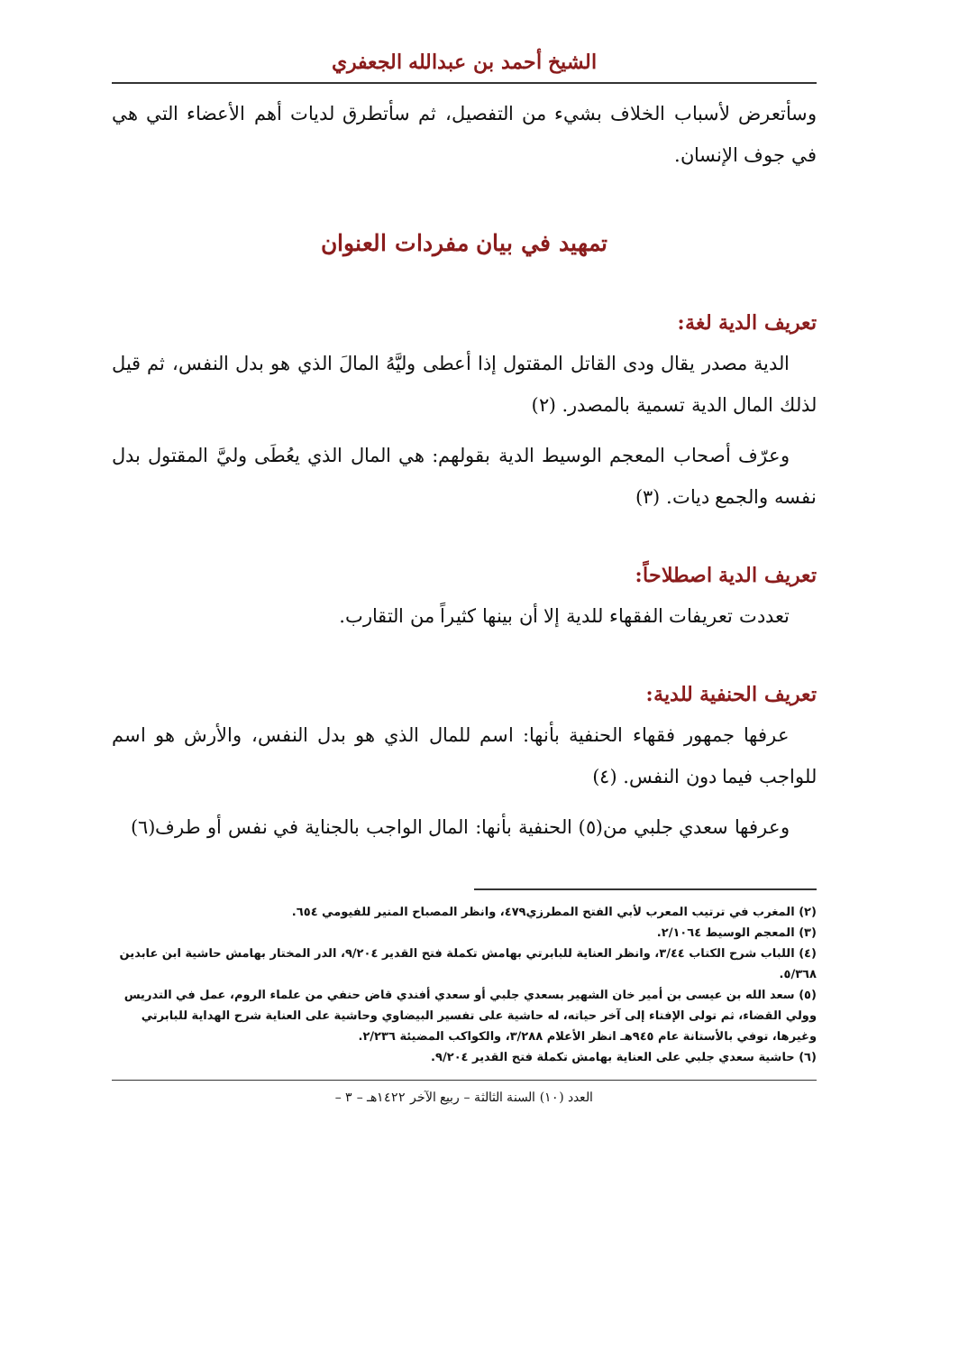الشيخ أحمد بن عبدالله الجعفري
وسأتعرض لأسباب الخلاف بشيء من التفصيل، ثم سأتطرق لديات أهم الأعضاء التي هي في جوف الإنسان.
تمهيد في بيان مفردات العنوان
تعريف الدية لغة:
الدية مصدر يقال ودى القاتل المقتول إذا أعطى وليَّهُ المالَ الذي هو بدل النفس، ثم قيل لذلك المال الدية تسمية بالمصدر. (٢)
وعرّف أصحاب المعجم الوسيط الدية بقولهم: هي المال الذي يعُطَى وليَّ المقتول بدل نفسه والجمع ديات. (٣)
تعريف الدية اصطلاحاً:
تعددت تعريفات الفقهاء للدية إلا أن بينها كثيراً من التقارب.
تعريف الحنفية للدية:
عرفها جمهور فقهاء الحنفية بأنها: اسم للمال الذي هو بدل النفس، والأرش هو اسم للواجب فيما دون النفس. (٤)
وعرفها سعدي جلبي من(٥) الحنفية بأنها: المال الواجب بالجناية في نفس أو طرف(٦)
(٢) المغرب في ترتيب المعرب لأبي الفتح المطرزي٤٧٩، وانظر المصباح المنير للفيومي ٦٥٤.
(٣) المعجم الوسيط ٢/١٠٦٤.
(٤) اللباب شرح الكتاب ٣/٤٤، وانظر العناية للبابرتي بهامش تكملة فتح القدير ٩/٢٠٤، الدر المختار بهامش حاشية ابن عابدين ٥/٣٦٨.
(٥) سعد الله بن عيسى بن أمير خان الشهير بسعدي جلبي أو سعدي أفندي قاض حنفي من علماء الروم، عمل في التدريس وولي القضاء، ثم تولى الإفتاء إلى آخر حياته، له حاشية على تفسير البيضاوي وحاشية على العناية شرح الهداية للبابرتي وغيرها، توفي بالأستانة عام ٩٤٥هـ انظر الأعلام ٣/٢٨٨، والكواكب المضيئة ٢/٢٣٦.
(٦) حاشية سعدي جلبي على العناية بهامش تكملة فتح القدير ٩/٢٠٤.
العدد (١٠) السنة الثالثة – ربيع الآخر ١٤٢٢هـ – ٣ –